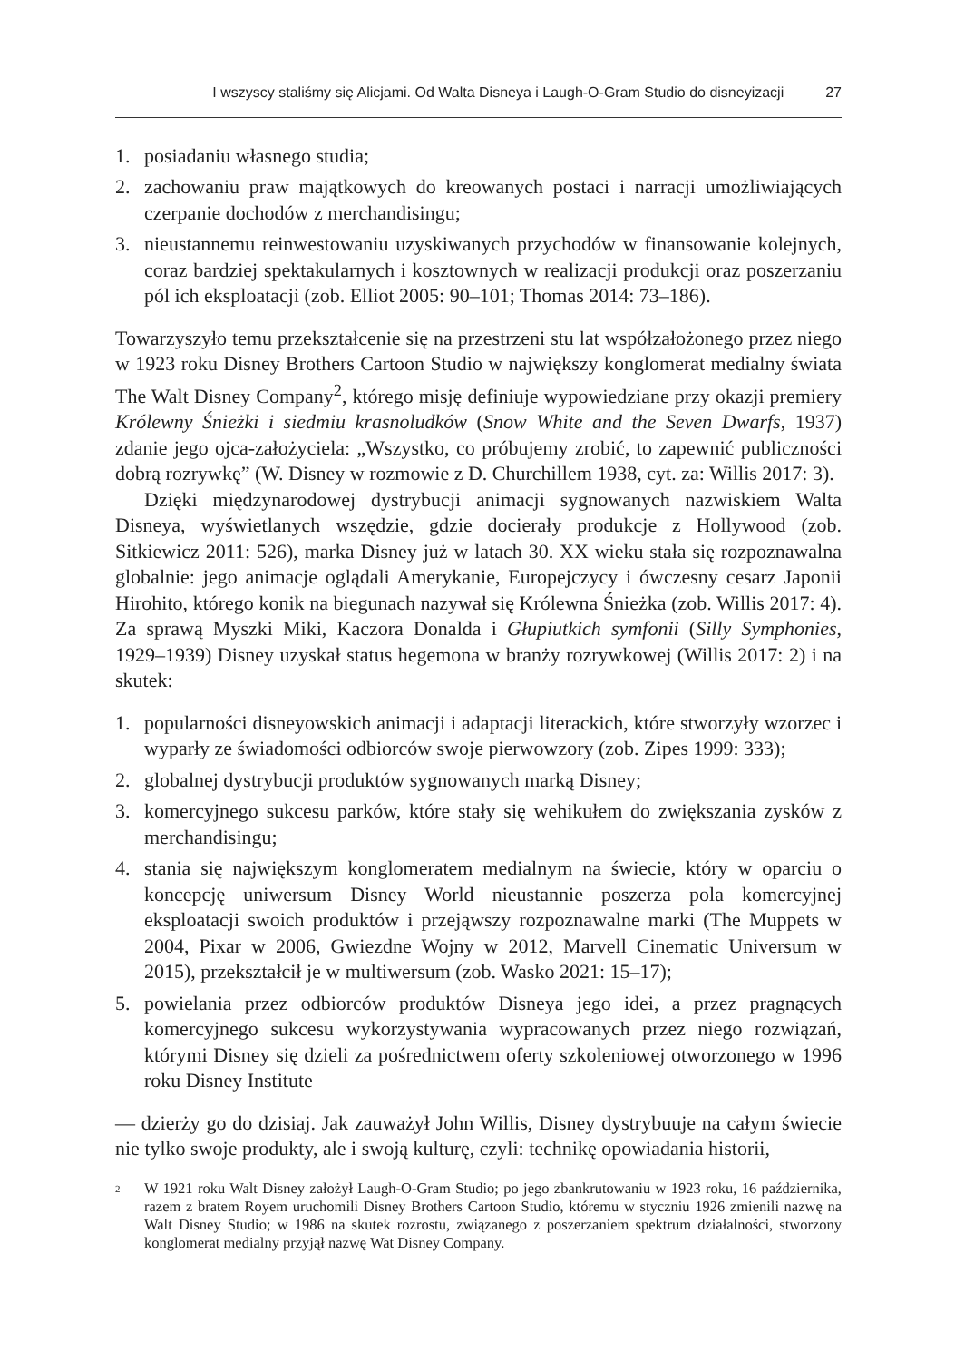I wszyscy staliśmy się Alicjami. Od Walta Disneya i Laugh-O-Gram Studio do disneyizacji 27
1. posiadaniu własnego studia;
2. zachowaniu praw majątkowych do kreowanych postaci i narracji umożliwiających czerpanie dochodów z merchandisingu;
3. nieustannemu reinwestowaniu uzyskiwanych przychodów w finansowanie kolejnych, coraz bardziej spektakularnych i kosztownych w realizacji produkcji oraz poszerzaniu pól ich eksploatacji (zob. Elliot 2005: 90–101; Thomas 2014: 73–186).
Towarzyszyło temu przekształcenie się na przestrzeni stu lat współzałożonego przez niego w 1923 roku Disney Brothers Cartoon Studio w największy konglomerat medialny świata The Walt Disney Company<sup>2</sup>, którego misję definiuje wypowiedziane przy okazji premiery Królewny Śnieżki i siedmiu krasnoludków (Snow White and the Seven Dwarfs, 1937) zdanie jego ojca-założyciela: „Wszystko, co próbujemy zrobić, to zapewnić publiczności dobrą rozrywkę” (W. Disney w rozmowie z D. Churchillem 1938, cyt. za: Willis 2017: 3).
Dzięki międzynarodowej dystrybucji animacji sygnowanych nazwiskiem Walta Disneya, wyświetlanych wszędzie, gdzie docierały produkcje z Hollywood (zob. Sitkiewicz 2011: 526), marka Disney już w latach 30. XX wieku stała się rozpoznawalna globalnie: jego animacje oglądali Amerykanie, Europejczycy i ówczesny cesarz Japonii Hirohito, którego konik na biegunach nazywał się Królewna Śnieżka (zob. Willis 2017: 4). Za sprawą Myszki Miki, Kaczora Donalda i Głupiutkich symfonii (Silly Symphonies, 1929–1939) Disney uzyskał status hegemona w branży rozrywkowej (Willis 2017: 2) i na skutek:
1. popularności disneyowskich animacji i adaptacji literackich, które stworzyły wzorzec i wyparły ze świadomości odbiorców swoje pierwowzory (zob. Zipes 1999: 333);
2. globalnej dystrybucji produktów sygnowanych marką Disney;
3. komercyjnego sukcesu parków, które stały się wehikułem do zwiększania zysków z merchandisingu;
4. stania się największym konglomeratem medialnym na świecie, który w oparciu o koncepcję uniwersum Disney World nieustannie poszerza pola komercyjnej eksploatacji swoich produktów i przejąwszy rozpoznawalne marki (The Muppets w 2004, Pixar w 2006, Gwiezdne Wojny w 2012, Marvell Cinematic Universum w 2015), przekształcił je w multiwersum (zob. Wasko 2021: 15–17);
5. powielania przez odbiorców produktów Disneya jego idei, a przez pragnących komercyjnego sukcesu wykorzystywania wypracowanych przez niego rozwiązań, którymi Disney się dzieli za pośrednictwem oferty szkoleniowej otworzonego w 1996 roku Disney Institute
— dzierży go do dzisiaj. Jak zauważył John Willis, Disney dystrybuuje na całym świecie nie tylko swoje produkty, ale i swoją kulturę, czyli: technikę opowiadania historii,
<sup>2</sup> W 1921 roku Walt Disney założył Laugh-O-Gram Studio; po jego zbankrutowaniu w 1923 roku, 16 października, razem z bratem Royem uruchomili Disney Brothers Cartoon Studio, któremu w styczniu 1926 zmienili nazwę na Walt Disney Studio; w 1986 na skutek rozrostu, związanego z poszerzaniem spektrum działalności, stworzony konglomerat medialny przyjął nazwę Wat Disney Company.